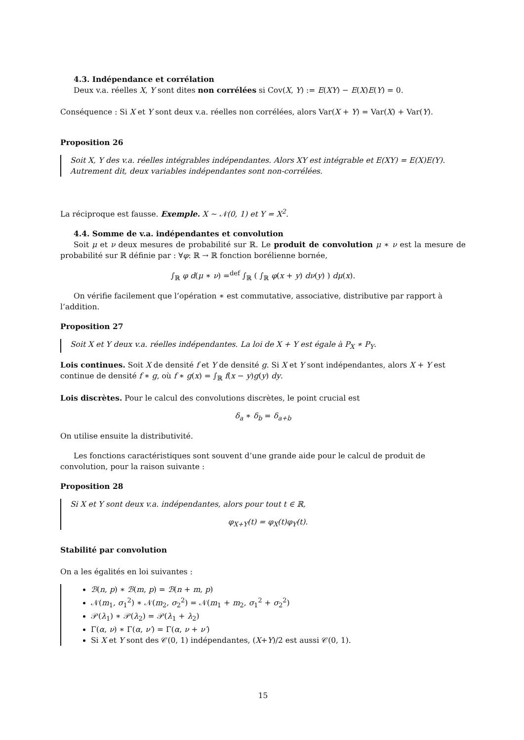4.3. Indépendance et corrélation
Deux v.a. réelles X, Y sont dites non corrélées si Cov(X, Y) := E(XY) − E(X)E(Y) = 0.
Conséquence : Si X et Y sont deux v.a. réelles non corrélées, alors Var(X + Y) = Var(X) + Var(Y).
Proposition 26
Soit X, Y des v.a. réelles intégrables indépendantes. Alors XY est intégrable et E(XY) = E(X)E(Y). Autrement dit, deux variables indépendantes sont non-corrélées.
La réciproque est fausse. Exemple. X ∼ 𝒩(0, 1) et Y = X<sup>2</sup>.
4.4. Somme de v.a. indépendantes et convolution
Soit μ et ν deux mesures de probabilité sur ℝ. Le produit de convolution μ ∗ ν est la mesure de probabilité sur ℝ définie par : ∀φ: ℝ → ℝ fonction borélienne bornée,
∫<sub>ℝ</sub> φ d(μ ∗ ν) =<sup>def</sup> ∫<sub>ℝ</sub> ( ∫<sub>ℝ</sub> φ(x + y) dν(y) ) dμ(x).
On vérifie facilement que l’opération ∗ est commutative, associative, distributive par rapport à l’addition.
Proposition 27
Soit X et Y deux v.a. réelles indépendantes. La loi de X + Y est égale à P<sub>X</sub> ∗ P<sub>Y</sub>.
Lois continues. Soit X de densité f et Y de densité g. Si X et Y sont indépendantes, alors X + Y est continue de densité f ∗ g, où f ∗ g(x) = ∫<sub>ℝ</sub> f(x − y)g(y) dy.
Lois discrètes. Pour le calcul des convolutions discrètes, le point crucial est
δ<sub>a</sub> ∗ δ<sub>b</sub> = δ<sub>a+b</sub>
On utilise ensuite la distributivité.
Les fonctions caractéristiques sont souvent d’une grande aide pour le calcul de produit de convolution, pour la raison suivante :
Proposition 28
Si X et Y sont deux v.a. indépendantes, alors pour tout t ∈ ℝ,
φ<sub>X+Y</sub>(t) = φ<sub>X</sub>(t)φ<sub>Y</sub>(t).
Stabilité par convolution
On a les égalités en loi suivantes :
ℬ(n, p) ∗ ℬ(m, p) = ℬ(n + m, p)
𝒩(m<sub>1</sub>, σ<sub>1</sub><sup>2</sup>) ∗ 𝒩(m<sub>2</sub>, σ<sub>2</sub><sup>2</sup>) = 𝒩(m<sub>1</sub> + m<sub>2</sub>, σ<sub>1</sub><sup>2</sup> + σ<sub>2</sub><sup>2</sup>)
𝒫(λ<sub>1</sub>) ∗ 𝒫(λ<sub>2</sub>) = 𝒫(λ<sub>1</sub> + λ<sub>2</sub>)
Γ(α, ν) ∗ Γ(α, ν′) = Γ(α, ν + ν′)
Si X et Y sont des 𝒞(0, 1) indépendantes, (X+Y)/2 est aussi 𝒞(0, 1).
15